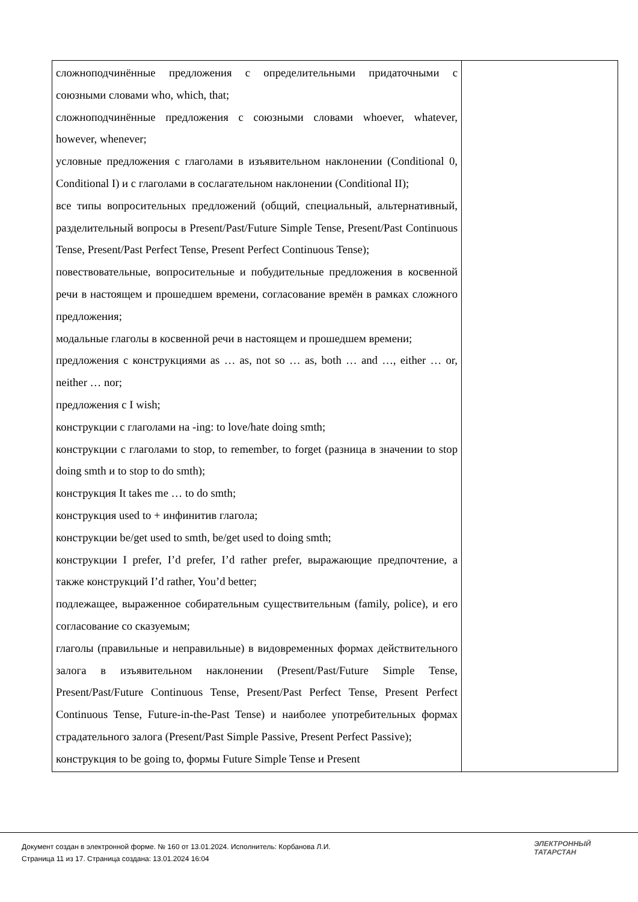| сложноподчинённые предложения с определительными придаточными с союзными словами who, which, that; сложноподчинённые предложения с союзными словами whoever, whatever, however, whenever; условные предложения с глаголами в изъявительном наклонении (Conditional 0, Conditional I) и с глаголами в сослагательном наклонении (Conditional II); все типы вопросительных предложений (общий, специальный, альтернативный, разделительный вопросы в Present/Past/Future Simple Tense, Present/Past Continuous Tense, Present/Past Perfect Tense, Present Perfect Continuous Tense); повествовательные, вопросительные и побудительные предложения в косвенной речи в настоящем и прошедшем времени, согласование времён в рамках сложного предложения; модальные глаголы в косвенной речи в настоящем и прошедшем времени; предложения с конструкциями as … as, not so … as, both … and …, either … or, neither … nor; предложения с I wish; конструкции с глаголами на -ing: to love/hate doing smth; конструкции с глаголами to stop, to remember, to forget (разница в значении to stop doing smth и to stop to do smth); конструкция It takes me … to do smth; конструкция used to + инфинитив глагола; конструкции be/get used to smth, be/get used to doing smth; конструкции I prefer, I’d prefer, I’d rather prefer, выражающие предпочтение, а также конструкций I’d rather, You’d better; подлежащее, выраженное собирательным существительным (family, police), и его согласование со сказуемым; глаголы (правильные и неправильные) в видовременных формах действительного залога в изъявительном наклонении (Present/Past/Future Simple Tense, Present/Past/Future Continuous Tense, Present/Past Perfect Tense, Present Perfect Continuous Tense, Future-in-the-Past Tense) и наиболее употребительных формах страдательного залога (Present/Past Simple Passive, Present Perfect Passive); конструкция to be going to, формы Future Simple Tense и Present | |
Документ создан в электронной форме. № 160 от 13.01.2024. Исполнитель: Корбанова Л.И.
Страница 11 из 17. Страница создана: 13.01.2024 16:04
ЭЛЕКТРОННЫЙ
ТАТАРСТАН